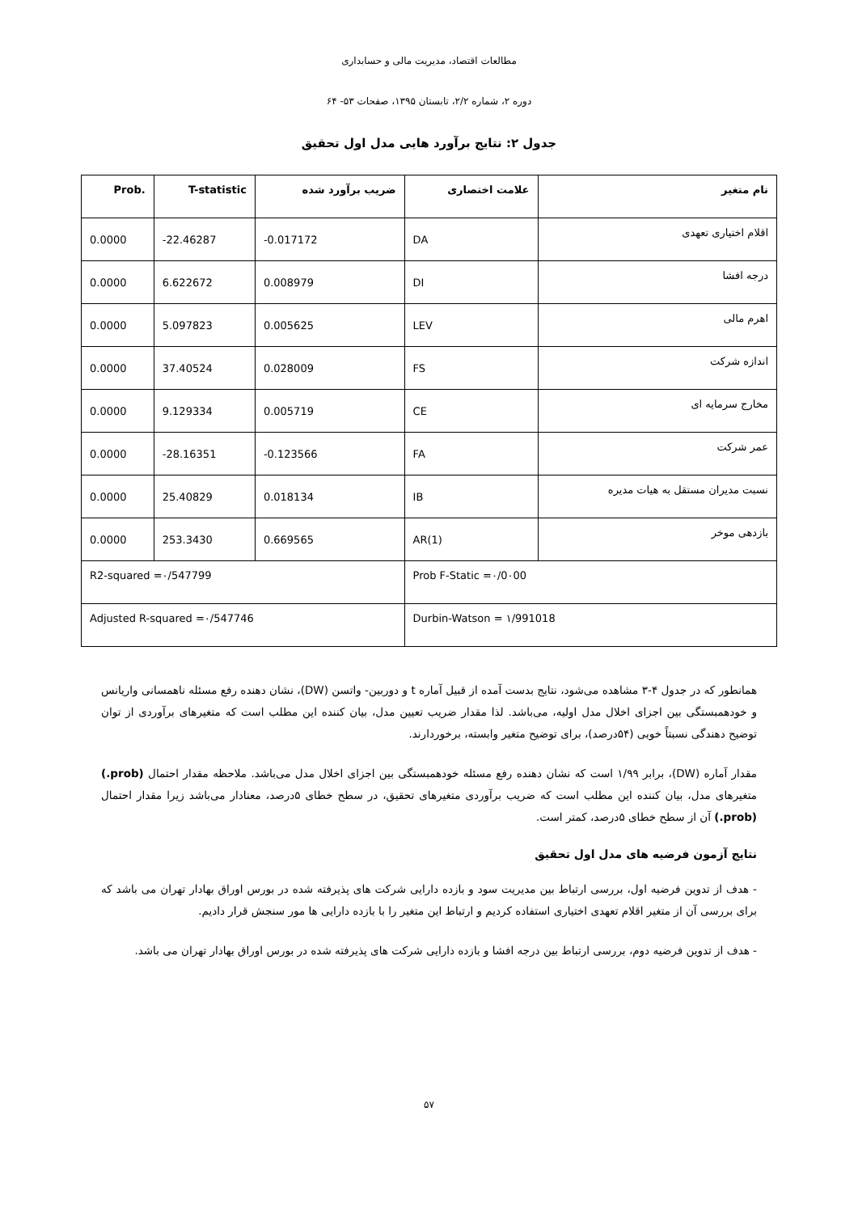مطالعات اقتصاد، مدیریت مالی و حسابداری
دوره ۲، شماره ۲/۲، تابستان ۱۳۹۵، صفحات ۵۳- ۶۴
جدول ۲: نتایج برآورد هایی مدل اول تحقیق
| نام متغیر | علامت اختصاری | ضریب برآورد شده | T-statistic | Prob. |
| --- | --- | --- | --- | --- |
| اقلام اختیاری تعهدی | DA | -0.017172 | -22.46287 | 0.0000 |
| درجه افشا | DI | 0.008979 | 6.622672 | 0.0000 |
| اهرم مالی | LEV | 0.005625 | 5.097823 | 0.0000 |
| اندازه شرکت | FS | 0.028009 | 37.40524 | 0.0000 |
| مخارج سرمایه ای | CE | 0.005719 | 9.129334 | 0.0000 |
| عمر شرکت | FA | -0.123566 | -28.16351 | 0.0000 |
| نسبت مدیران مستقل به هیات مدیره | IB | 0.018134 | 25.40829 | 0.0000 |
| بازدهی موخر | AR(1) | 0.669565 | 253.3430 | 0.0000 |
| Prob F-Static =۰/0۰00 | | R2-squared =۰/547799 | | |
| Durbin-Watson = ۱/991018 | | Adjusted R-squared =۰/547746 | | |
همانطور که در جدول ۴-۳ مشاهده می‌شود، نتایج بدست آمده از قبیل آماره t و دوربین- واتسن (DW)، نشان دهنده رفع مسئله ناهمسانی واریانس و خودهمبستگی بین اجزای اخلال مدل اولیه، می‌باشد. لذا مقدار ضریب تعیین مدل، بیان کننده این مطلب است که متغیرهای برآوردی از توان توضیح دهندگی نسبتاً خوبی (۵۴درصد)، برای توضیح متغیر وابسته، برخوردارند.
مقدار آماره (DW)، برابر ۱/۹۹ است که نشان دهنده رفع مسئله خودهمبستگی بین اجزای اخلال مدل می‌باشد. ملاحظه مقدار احتمال (prob.) متغیرهای مدل، بیان کننده این مطلب است که ضریب برآوردی متغیرهای تحقیق، در سطح خطای ۵درصد، معنادار می‌باشد زیرا مقدار احتمال (prob.) آن از سطح خطای ۵درصد، کمتر است.
نتایج آزمون فرضیه های مدل اول تحقیق
- هدف از تدوین فرضیه اول، بررسی ارتباط بین مدیریت سود و بازده دارایی شرکت های پذیرفته شده در بورس اوراق بهادار تهران می باشد که برای بررسی آن از متغیر اقلام تعهدی اختیاری استفاده کردیم و ارتباط این متغیر را با بازده دارایی ها مور سنجش قرار دادیم.
- هدف از تدوین فرضیه دوم، بررسی ارتباط بین درجه افشا و بازده دارایی شرکت های پذیرفته شده در بورس اوراق بهادار تهران می باشد.
۵۷